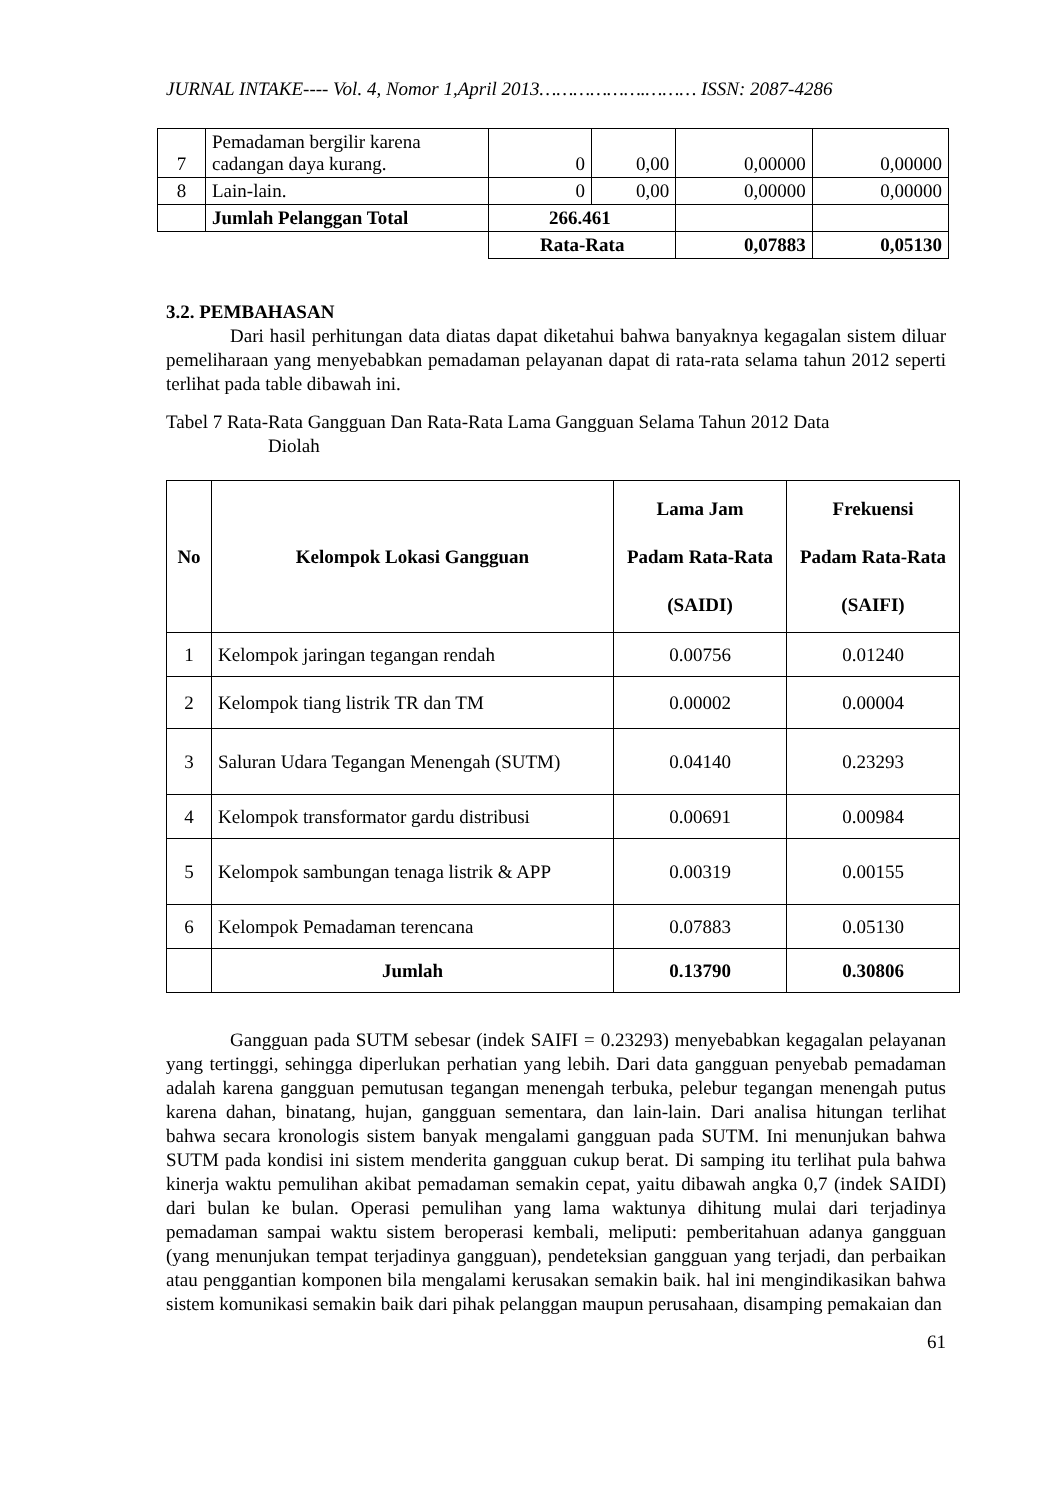JURNAL INTAKE---- Vol. 4, Nomor 1,April 2013……………….……… ISSN: 2087-4286
| 7 | Pemadaman bergilir karena cadangan daya kurang. | 0 | 0,00 | 0,00000 | 0,00000 |
| 8 | Lain-lain. | 0 | 0,00 | 0,00000 | 0,00000 |
| | Jumlah Pelanggan Total | 266.461 | | | |
| | | Rata-Rata | | 0,07883 | 0,05130 |
3.2. PEMBAHASAN
Dari hasil perhitungan data diatas dapat diketahui bahwa banyaknya kegagalan sistem diluar pemeliharaan yang menyebabkan pemadaman pelayanan dapat di rata-rata selama tahun 2012 seperti terlihat pada table dibawah ini.
Tabel 7 Rata-Rata Gangguan Dan Rata-Rata Lama Gangguan Selama Tahun 2012 Data
Diolah
| No | Kelompok Lokasi Gangguan | Lama Jam Padam Rata-Rata (SAIDI) | Frekuensi Padam Rata-Rata (SAIFI) |
| --- | --- | --- | --- |
| 1 | Kelompok jaringan tegangan rendah | 0.00756 | 0.01240 |
| 2 | Kelompok tiang listrik TR dan TM | 0.00002 | 0.00004 |
| 3 | Saluran Udara Tegangan Menengah (SUTM) | 0.04140 | 0.23293 |
| 4 | Kelompok transformator gardu distribusi | 0.00691 | 0.00984 |
| 5 | Kelompok sambungan tenaga listrik & APP | 0.00319 | 0.00155 |
| 6 | Kelompok Pemadaman terencana | 0.07883 | 0.05130 |
| | Jumlah | 0.13790 | 0.30806 |
Gangguan pada SUTM sebesar (indek SAIFI = 0.23293) menyebabkan kegagalan pelayanan yang tertinggi, sehingga diperlukan perhatian yang lebih. Dari data gangguan penyebab pemadaman adalah karena gangguan pemutusan tegangan menengah terbuka, pelebur tegangan menengah putus karena dahan, binatang, hujan, gangguan sementara, dan lain-lain. Dari analisa hitungan terlihat bahwa secara kronologis sistem banyak mengalami gangguan pada SUTM. Ini menunjukan bahwa SUTM pada kondisi ini sistem menderita gangguan cukup berat. Di samping itu terlihat pula bahwa kinerja waktu pemulihan akibat pemadaman semakin cepat, yaitu dibawah angka 0,7 (indek SAIDI) dari bulan ke bulan. Operasi pemulihan yang lama waktunya dihitung mulai dari terjadinya pemadaman sampai waktu sistem beroperasi kembali, meliputi: pemberitahuan adanya gangguan (yang menunjukan tempat terjadinya gangguan), pendeteksian gangguan yang terjadi, dan perbaikan atau penggantian komponen bila mengalami kerusakan semakin baik. hal ini mengindikasikan bahwa sistem komunikasi semakin baik dari pihak pelanggan maupun perusahaan, disamping pemakaian dan
61